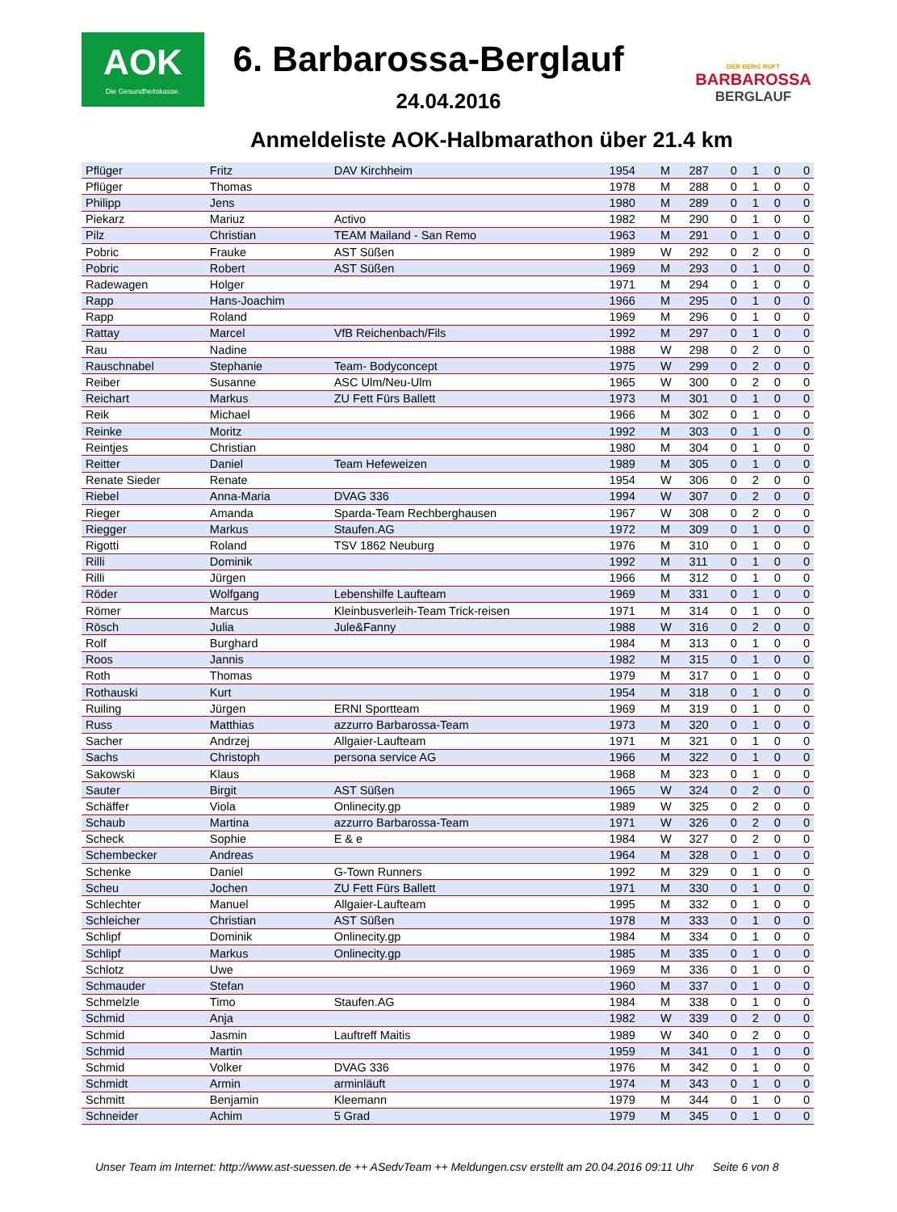AOK
Die Gesundheitskasse.
6. Barbarossa-Berglauf
24.04.2016
DER BERG RUFT
BARBAROSSA
BERGLAUF
Anmeldeliste AOK-Halbmarathon über 21.4 km
| Pflüger | Fritz | DAV Kirchheim | 1954 | M | 287 | 0 | 1 | 0 | 0 |
| Pflüger | Thomas | | 1978 | M | 288 | 0 | 1 | 0 | 0 |
| Philipp | Jens | | 1980 | M | 289 | 0 | 1 | 0 | 0 |
| Piekarz | Mariuz | Activo | 1982 | M | 290 | 0 | 1 | 0 | 0 |
| Pilz | Christian | TEAM Mailand - San Remo | 1963 | M | 291 | 0 | 1 | 0 | 0 |
| Pobric | Frauke | AST Süßen | 1989 | W | 292 | 0 | 2 | 0 | 0 |
| Pobric | Robert | AST Süßen | 1969 | M | 293 | 0 | 1 | 0 | 0 |
| Radewagen | Holger | | 1971 | M | 294 | 0 | 1 | 0 | 0 |
| Rapp | Hans-Joachim | | 1966 | M | 295 | 0 | 1 | 0 | 0 |
| Rapp | Roland | | 1969 | M | 296 | 0 | 1 | 0 | 0 |
| Rattay | Marcel | VfB Reichenbach/Fils | 1992 | M | 297 | 0 | 1 | 0 | 0 |
| Rau | Nadine | | 1988 | W | 298 | 0 | 2 | 0 | 0 |
| Rauschnabel | Stephanie | Team- Bodyconcept | 1975 | W | 299 | 0 | 2 | 0 | 0 |
| Reiber | Susanne | ASC Ulm/Neu-Ulm | 1965 | W | 300 | 0 | 2 | 0 | 0 |
| Reichart | Markus | ZU Fett Fürs Ballett | 1973 | M | 301 | 0 | 1 | 0 | 0 |
| Reik | Michael | | 1966 | M | 302 | 0 | 1 | 0 | 0 |
| Reinke | Moritz | | 1992 | M | 303 | 0 | 1 | 0 | 0 |
| Reintjes | Christian | | 1980 | M | 304 | 0 | 1 | 0 | 0 |
| Reitter | Daniel | Team Hefeweizen | 1989 | M | 305 | 0 | 1 | 0 | 0 |
| Renate Sieder | Renate | | 1954 | W | 306 | 0 | 2 | 0 | 0 |
| Riebel | Anna-Maria | DVAG 336 | 1994 | W | 307 | 0 | 2 | 0 | 0 |
| Rieger | Amanda | Sparda-Team Rechberghausen | 1967 | W | 308 | 0 | 2 | 0 | 0 |
| Riegger | Markus | Staufen.AG | 1972 | M | 309 | 0 | 1 | 0 | 0 |
| Rigotti | Roland | TSV 1862 Neuburg | 1976 | M | 310 | 0 | 1 | 0 | 0 |
| Rilli | Dominik | | 1992 | M | 311 | 0 | 1 | 0 | 0 |
| Rilli | Jürgen | | 1966 | M | 312 | 0 | 1 | 0 | 0 |
| Röder | Wolfgang | Lebenshilfe Laufteam | 1969 | M | 331 | 0 | 1 | 0 | 0 |
| Römer | Marcus | Kleinbusverleih-Team Trick-reisen | 1971 | M | 314 | 0 | 1 | 0 | 0 |
| Rösch | Julia | Jule&Fanny | 1988 | W | 316 | 0 | 2 | 0 | 0 |
| Rolf | Burghard | | 1984 | M | 313 | 0 | 1 | 0 | 0 |
| Roos | Jannis | | 1982 | M | 315 | 0 | 1 | 0 | 0 |
| Roth | Thomas | | 1979 | M | 317 | 0 | 1 | 0 | 0 |
| Rothauski | Kurt | | 1954 | M | 318 | 0 | 1 | 0 | 0 |
| Ruiling | Jürgen | ERNI Sportteam | 1969 | M | 319 | 0 | 1 | 0 | 0 |
| Russ | Matthias | azzurro Barbarossa-Team | 1973 | M | 320 | 0 | 1 | 0 | 0 |
| Sacher | Andrzej | Allgaier-Laufteam | 1971 | M | 321 | 0 | 1 | 0 | 0 |
| Sachs | Christoph | persona service AG | 1966 | M | 322 | 0 | 1 | 0 | 0 |
| Sakowski | Klaus | | 1968 | M | 323 | 0 | 1 | 0 | 0 |
| Sauter | Birgit | AST Süßen | 1965 | W | 324 | 0 | 2 | 0 | 0 |
| Schäffer | Viola | Onlinecity.gp | 1989 | W | 325 | 0 | 2 | 0 | 0 |
| Schaub | Martina | azzurro Barbarossa-Team | 1971 | W | 326 | 0 | 2 | 0 | 0 |
| Scheck | Sophie | E & e | 1984 | W | 327 | 0 | 2 | 0 | 0 |
| Schembecker | Andreas | | 1964 | M | 328 | 0 | 1 | 0 | 0 |
| Schenke | Daniel | G-Town Runners | 1992 | M | 329 | 0 | 1 | 0 | 0 |
| Scheu | Jochen | ZU Fett Fürs Ballett | 1971 | M | 330 | 0 | 1 | 0 | 0 |
| Schlechter | Manuel | Allgaier-Laufteam | 1995 | M | 332 | 0 | 1 | 0 | 0 |
| Schleicher | Christian | AST Süßen | 1978 | M | 333 | 0 | 1 | 0 | 0 |
| Schlipf | Dominik | Onlinecity.gp | 1984 | M | 334 | 0 | 1 | 0 | 0 |
| Schlipf | Markus | Onlinecity.gp | 1985 | M | 335 | 0 | 1 | 0 | 0 |
| Schlotz | Uwe | | 1969 | M | 336 | 0 | 1 | 0 | 0 |
| Schmauder | Stefan | | 1960 | M | 337 | 0 | 1 | 0 | 0 |
| Schmelzle | Timo | Staufen.AG | 1984 | M | 338 | 0 | 1 | 0 | 0 |
| Schmid | Anja | | 1982 | W | 339 | 0 | 2 | 0 | 0 |
| Schmid | Jasmin | Lauftreff Maitis | 1989 | W | 340 | 0 | 2 | 0 | 0 |
| Schmid | Martin | | 1959 | M | 341 | 0 | 1 | 0 | 0 |
| Schmid | Volker | DVAG 336 | 1976 | M | 342 | 0 | 1 | 0 | 0 |
| Schmidt | Armin | arminläuft | 1974 | M | 343 | 0 | 1 | 0 | 0 |
| Schmitt | Benjamin | Kleemann | 1979 | M | 344 | 0 | 1 | 0 | 0 |
| Schneider | Achim | 5 Grad | 1979 | M | 345 | 0 | 1 | 0 | 0 |
Unser Team im Internet: http://www.ast-suessen.de ++ ASedvTeam ++ Meldungen.csv erstellt am 20.04.2016 09:11 Uhr Seite 6 von 8